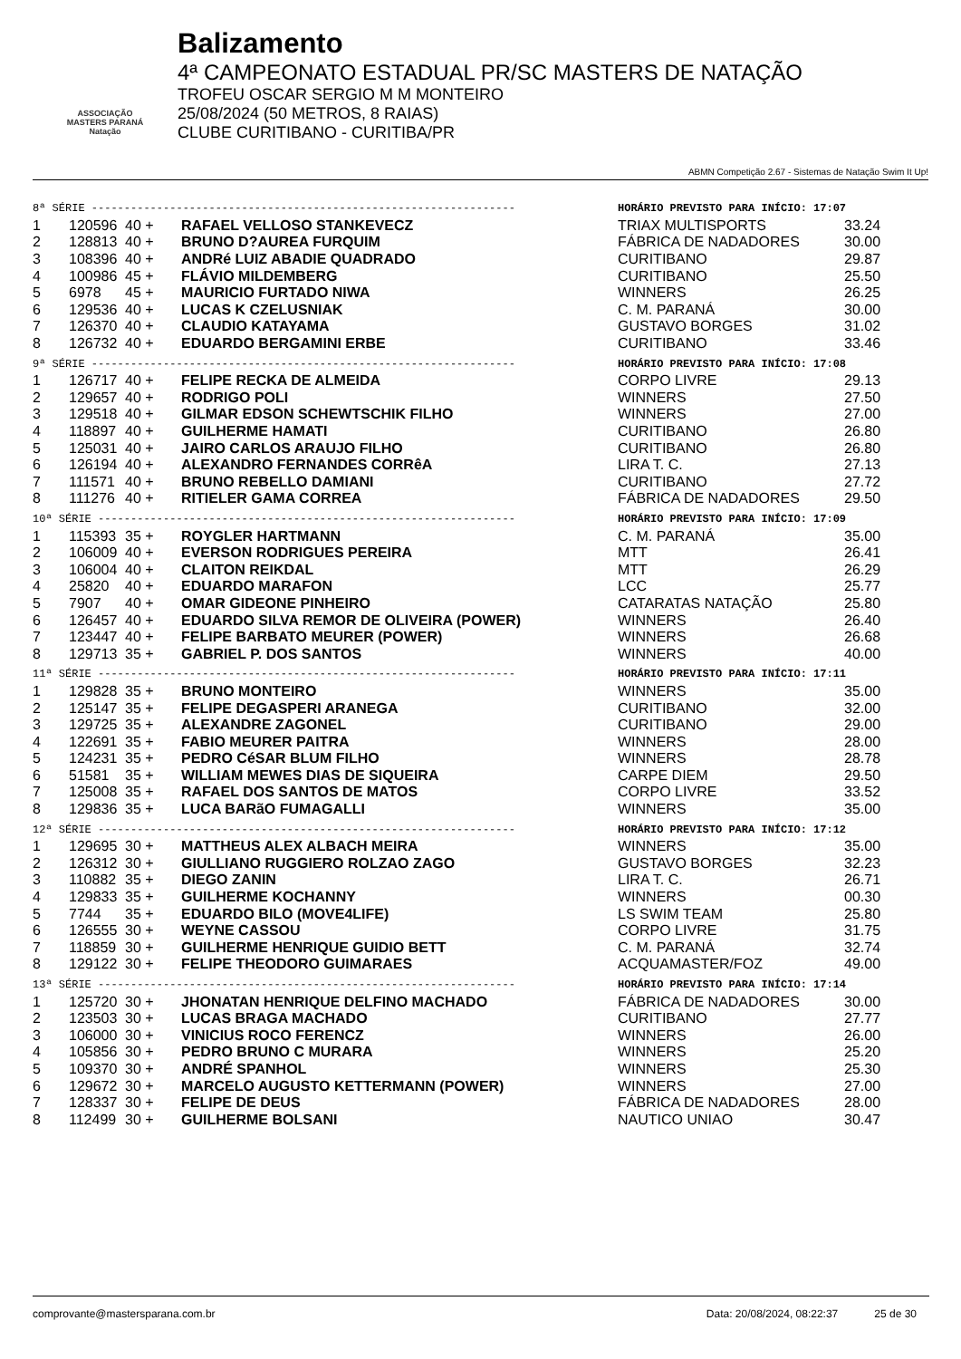ASSOCIAÇÃO
MASTERS PARANÁ
Natação
Balizamento
4ª CAMPEONATO ESTADUAL PR/SC MASTERS DE NATAÇÃO
TROFEU OSCAR SERGIO M M MONTEIRO
25/08/2024 (50 METROS, 8 RAIAS)
CLUBE CURITIBANO - CURITIBA/PR
ABMN Competição 2.67 - Sistemas de Natação Swim It Up!
| 8ª SÉRIE ----------------------------------------------------------------- | | | | HORÁRIO PREVISTO PARA INÍCIO: 17:07 | |
| 1 | 120596 | 40 + | RAFAEL VELLOSO STANKEVECZ | TRIAX MULTISPORTS | 33.24 |
| 2 | 128813 | 40 + | BRUNO D?AUREA FURQUIM | FÁBRICA DE NADADORES | 30.00 |
| 3 | 108396 | 40 + | ANDRé LUIZ ABADIE QUADRADO | CURITIBANO | 29.87 |
| 4 | 100986 | 45 + | FLÁVIO MILDEMBERG | CURITIBANO | 25.50 |
| 5 | 6978 | 45 + | MAURICIO FURTADO NIWA | WINNERS | 26.25 |
| 6 | 129536 | 40 + | LUCAS K CZELUSNIAK | C. M. PARANÁ | 30.00 |
| 7 | 126370 | 40 + | CLAUDIO KATAYAMA | GUSTAVO BORGES | 31.02 |
| 8 | 126732 | 40 + | EDUARDO BERGAMINI ERBE | CURITIBANO | 33.46 |
| 9ª SÉRIE ----------------------------------------------------------------- | | | | HORÁRIO PREVISTO PARA INÍCIO: 17:08 | |
| 1 | 126717 | 40 + | FELIPE RECKA DE ALMEIDA | CORPO LIVRE | 29.13 |
| 2 | 129657 | 40 + | RODRIGO POLI | WINNERS | 27.50 |
| 3 | 129518 | 40 + | GILMAR EDSON SCHEWTSCHIK FILHO | WINNERS | 27.00 |
| 4 | 118897 | 40 + | GUILHERME HAMATI | CURITIBANO | 26.80 |
| 5 | 125031 | 40 + | JAIRO CARLOS ARAUJO FILHO | CURITIBANO | 26.80 |
| 6 | 126194 | 40 + | ALEXANDRO FERNANDES CORRêA | LIRA T. C. | 27.13 |
| 7 | 111571 | 40 + | BRUNO REBELLO DAMIANI | CURITIBANO | 27.72 |
| 8 | 111276 | 40 + | RITIELER GAMA CORREA | FÁBRICA DE NADADORES | 29.50 |
| 10ª SÉRIE ---------------------------------------------------------------- | | | | HORÁRIO PREVISTO PARA INÍCIO: 17:09 | |
| 1 | 115393 | 35 + | ROYGLER HARTMANN | C. M. PARANÁ | 35.00 |
| 2 | 106009 | 40 + | EVERSON RODRIGUES PEREIRA | MTT | 26.41 |
| 3 | 106004 | 40 + | CLAITON REIKDAL | MTT | 26.29 |
| 4 | 25820 | 40 + | EDUARDO MARAFON | LCC | 25.77 |
| 5 | 7907 | 40 + | OMAR GIDEONE PINHEIRO | CATARATAS NATAÇÃO | 25.80 |
| 6 | 126457 | 40 + | EDUARDO SILVA REMOR DE OLIVEIRA (POWER) | WINNERS | 26.40 |
| 7 | 123447 | 40 + | FELIPE BARBATO MEURER (POWER) | WINNERS | 26.68 |
| 8 | 129713 | 35 + | GABRIEL P. DOS SANTOS | WINNERS | 40.00 |
| 11ª SÉRIE ---------------------------------------------------------------- | | | | HORÁRIO PREVISTO PARA INÍCIO: 17:11 | |
| 1 | 129828 | 35 + | BRUNO MONTEIRO | WINNERS | 35.00 |
| 2 | 125147 | 35 + | FELIPE DEGASPERI ARANEGA | CURITIBANO | 32.00 |
| 3 | 129725 | 35 + | ALEXANDRE ZAGONEL | CURITIBANO | 29.00 |
| 4 | 122691 | 35 + | FABIO MEURER PAITRA | WINNERS | 28.00 |
| 5 | 124231 | 35 + | PEDRO CéSAR BLUM FILHO | WINNERS | 28.78 |
| 6 | 51581 | 35 + | WILLIAM MEWES DIAS DE SIQUEIRA | CARPE DIEM | 29.50 |
| 7 | 125008 | 35 + | RAFAEL DOS SANTOS DE MATOS | CORPO LIVRE | 33.52 |
| 8 | 129836 | 35 + | LUCA BARãO FUMAGALLI | WINNERS | 35.00 |
| 12ª SÉRIE ---------------------------------------------------------------- | | | | HORÁRIO PREVISTO PARA INÍCIO: 17:12 | |
| 1 | 129695 | 30 + | MATTHEUS ALEX ALBACH MEIRA | WINNERS | 35.00 |
| 2 | 126312 | 30 + | GIULLIANO RUGGIERO ROLZAO ZAGO | GUSTAVO BORGES | 32.23 |
| 3 | 110882 | 35 + | DIEGO ZANIN | LIRA T. C. | 26.71 |
| 4 | 129833 | 35 + | GUILHERME KOCHANNY | WINNERS | 00.30 |
| 5 | 7744 | 35 + | EDUARDO BILO (MOVE4LIFE) | LS SWIM TEAM | 25.80 |
| 6 | 126555 | 30 + | WEYNE CASSOU | CORPO LIVRE | 31.75 |
| 7 | 118859 | 30 + | GUILHERME HENRIQUE GUIDIO BETT | C. M. PARANÁ | 32.74 |
| 8 | 129122 | 30 + | FELIPE THEODORO GUIMARAES | ACQUAMASTER/FOZ | 49.00 |
| 13ª SÉRIE ---------------------------------------------------------------- | | | | HORÁRIO PREVISTO PARA INÍCIO: 17:14 | |
| 1 | 125720 | 30 + | JHONATAN HENRIQUE DELFINO MACHADO | FÁBRICA DE NADADORES | 30.00 |
| 2 | 123503 | 30 + | LUCAS BRAGA MACHADO | CURITIBANO | 27.77 |
| 3 | 106000 | 30 + | VINICIUS ROCO FERENCZ | WINNERS | 26.00 |
| 4 | 105856 | 30 + | PEDRO BRUNO C MURARA | WINNERS | 25.20 |
| 5 | 109370 | 30 + | ANDRÉ SPANHOL | WINNERS | 25.30 |
| 6 | 129672 | 30 + | MARCELO AUGUSTO KETTERMANN (POWER) | WINNERS | 27.00 |
| 7 | 128337 | 30 + | FELIPE DE DEUS | FÁBRICA DE NADADORES | 28.00 |
| 8 | 112499 | 30 + | GUILHERME BOLSANI | NAUTICO UNIAO | 30.47 |
comprovante@mastersparana.com.br Data: 20/08/2024, 08:22:37 25 de 30